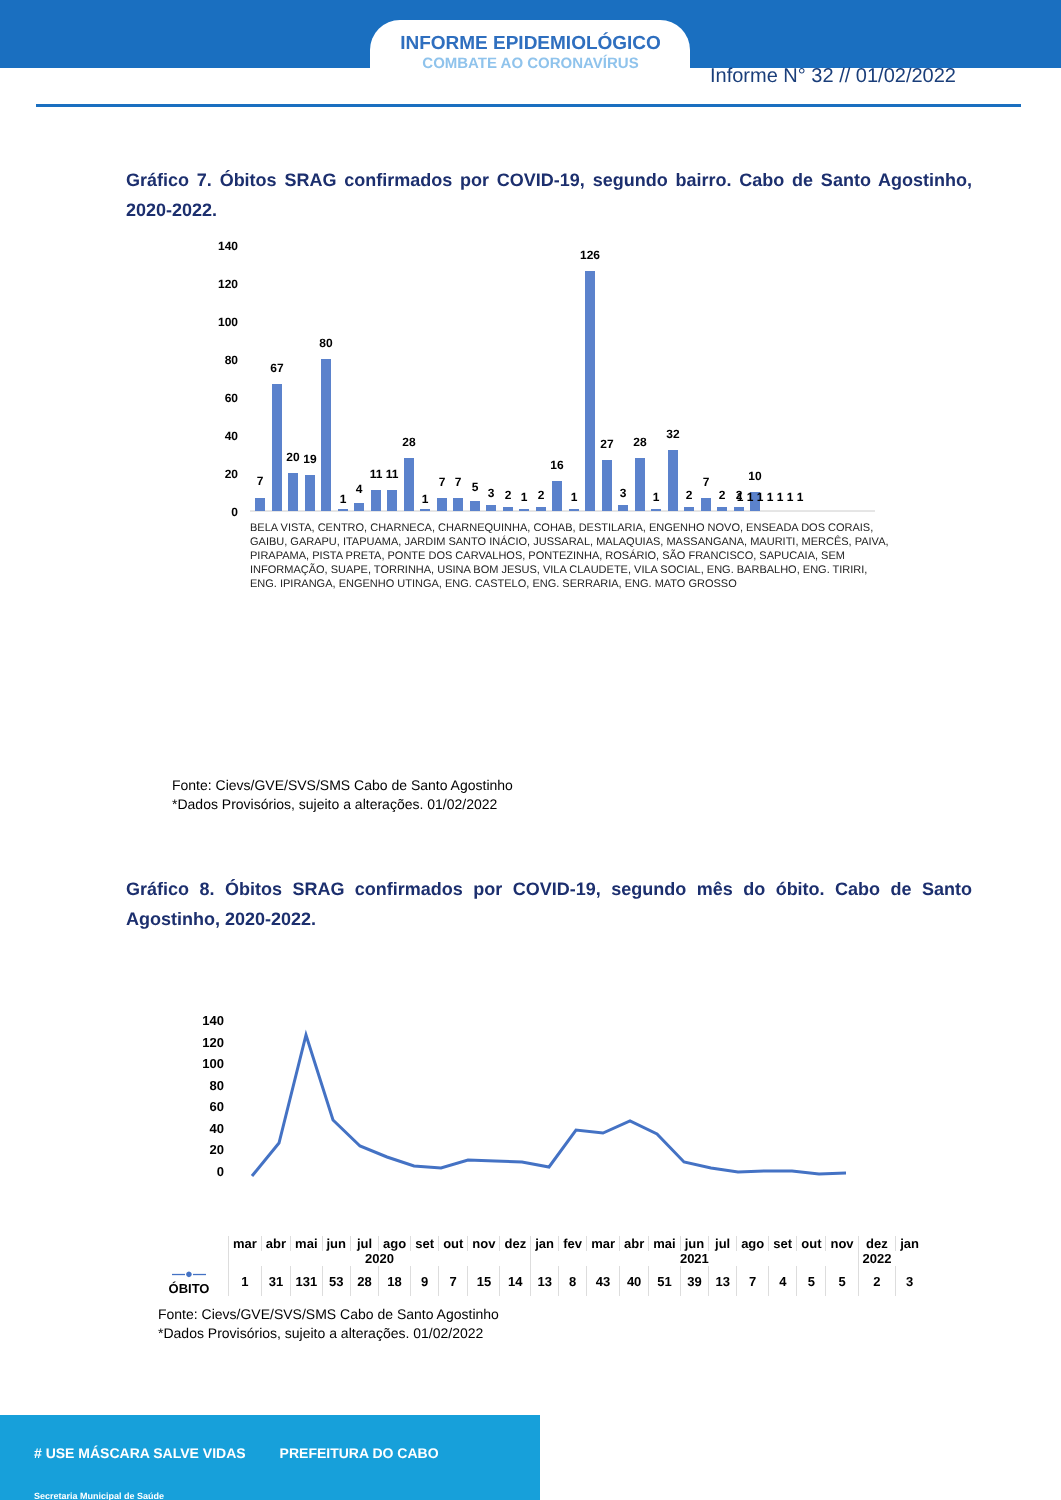INFORME EPIDEMIOLÓGICO
COMBATE AO CORONAVÍRUS
Informe N° 32 // 01/02/2022
Gráfico 7. Óbitos SRAG confirmados por COVID-19, segundo bairro. Cabo de Santo Agostinho, 2020-2022.
140
120
100
80
60
40
20
0
7
67
20
19
80
1
4
11
11
28
1
7
7
5
3
2
1
2
16
1
126
27
3
28
1
32
2
7
2
2
10
1 1 1 1 1 1 1
BELA VISTA, CENTRO, CHARNECA, CHARNEQUINHA, COHAB, DESTILARIA, ENGENHO NOVO, ENSEADA DOS CORAIS, GAIBU, GARAPU, ITAPUAMA, JARDIM SANTO INÁCIO, JUSSARAL, MALAQUIAS, MASSANGANA, MAURITI, MERCÊS, PAIVA, PIRAPAMA, PISTA PRETA, PONTE DOS CARVALHOS, PONTEZINHA, ROSÁRIO, SÃO FRANCISCO, SAPUCAIA, SEM INFORMAÇÃO, SUAPE, TORRINHA, USINA BOM JESUS, VILA CLAUDETE, VILA SOCIAL, ENG. BARBALHO, ENG. TIRIRI, ENG. IPIRANGA, ENGENHO UTINGA, ENG. CASTELO, ENG. SERRARIA, ENG. MATO GROSSO
Fonte: Cievs/GVE/SVS/SMS Cabo de Santo Agostinho
*Dados Provisórios, sujeito a alterações. 01/02/2022
Gráfico 8. Óbitos SRAG confirmados por COVID-19, segundo mês do óbito. Cabo de Santo Agostinho, 2020-2022.
140
120
100
80
60
40
20
0
| | mar | abr | mai | jun | jul | ago | set | out | nov | dez | jan | fev | mar | abr | mai | jun | jul | ago | set | out | nov | dez | jan |
| | 2020 | | | | | | | | | | 2021 | | | | | | | | | | | 2022 | |
| —●— ÓBITO | 1 | 31 | 131 | 53 | 28 | 18 | 9 | 7 | 15 | 14 | 13 | 8 | 43 | 40 | 51 | 39 | 13 | 7 | 4 | 5 | 5 | 2 | 3 |
Fonte: Cievs/GVE/SVS/SMS Cabo de Santo Agostinho
*Dados Provisórios, sujeito a alterações. 01/02/2022
# USE MÁSCARA SALVE VIDAS PREFEITURA DO CABO Secretaria Municipal de Saúde